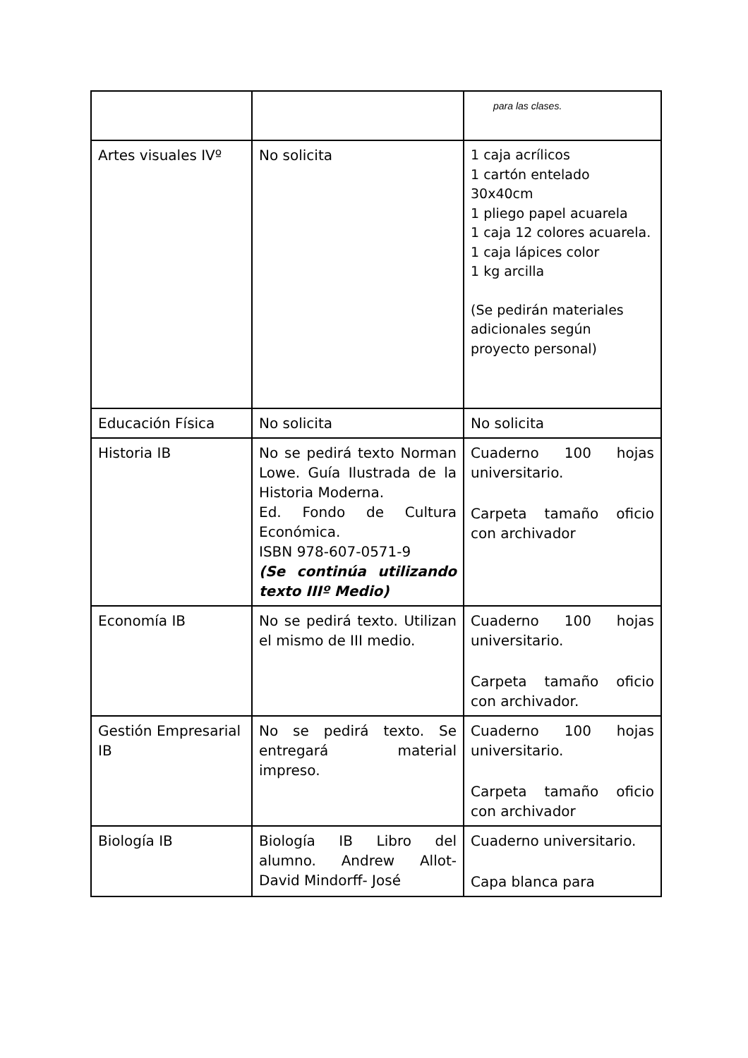| | | para las clases. |
| Artes visuales IVº | No solicita | 1 caja acrílicos 1 cartón entelado 30x40cm 1 pliego papel acuarela 1 caja 12 colores acuarela. 1 caja lápices color 1 kg arcilla (Se pedirán materiales adicionales según proyecto personal) |
| Educación Física | No solicita | No solicita |
| Historia IB | No se pedirá texto Norman Lowe. Guía Ilustrada de la Historia Moderna. Ed. Fondo de Cultura Económica. ISBN 978-607-0571-9 (Se continúa utilizando texto IIIº Medio) | Cuaderno 100 hojas universitario. Carpeta tamaño oficio con archivador |
| Economía IB | No se pedirá texto. Utilizan el mismo de III medio. | Cuaderno 100 hojas universitario. Carpeta tamaño oficio con archivador. |
| Gestión Empresarial IB | No se pedirá texto. Se entregará material impreso. | Cuaderno 100 hojas universitario. Carpeta tamaño oficio con archivador |
| Biología IB | Biología IB Libro del alumno. Andrew Allot- David Mindorff- José | Cuaderno universitario. Capa blanca para |